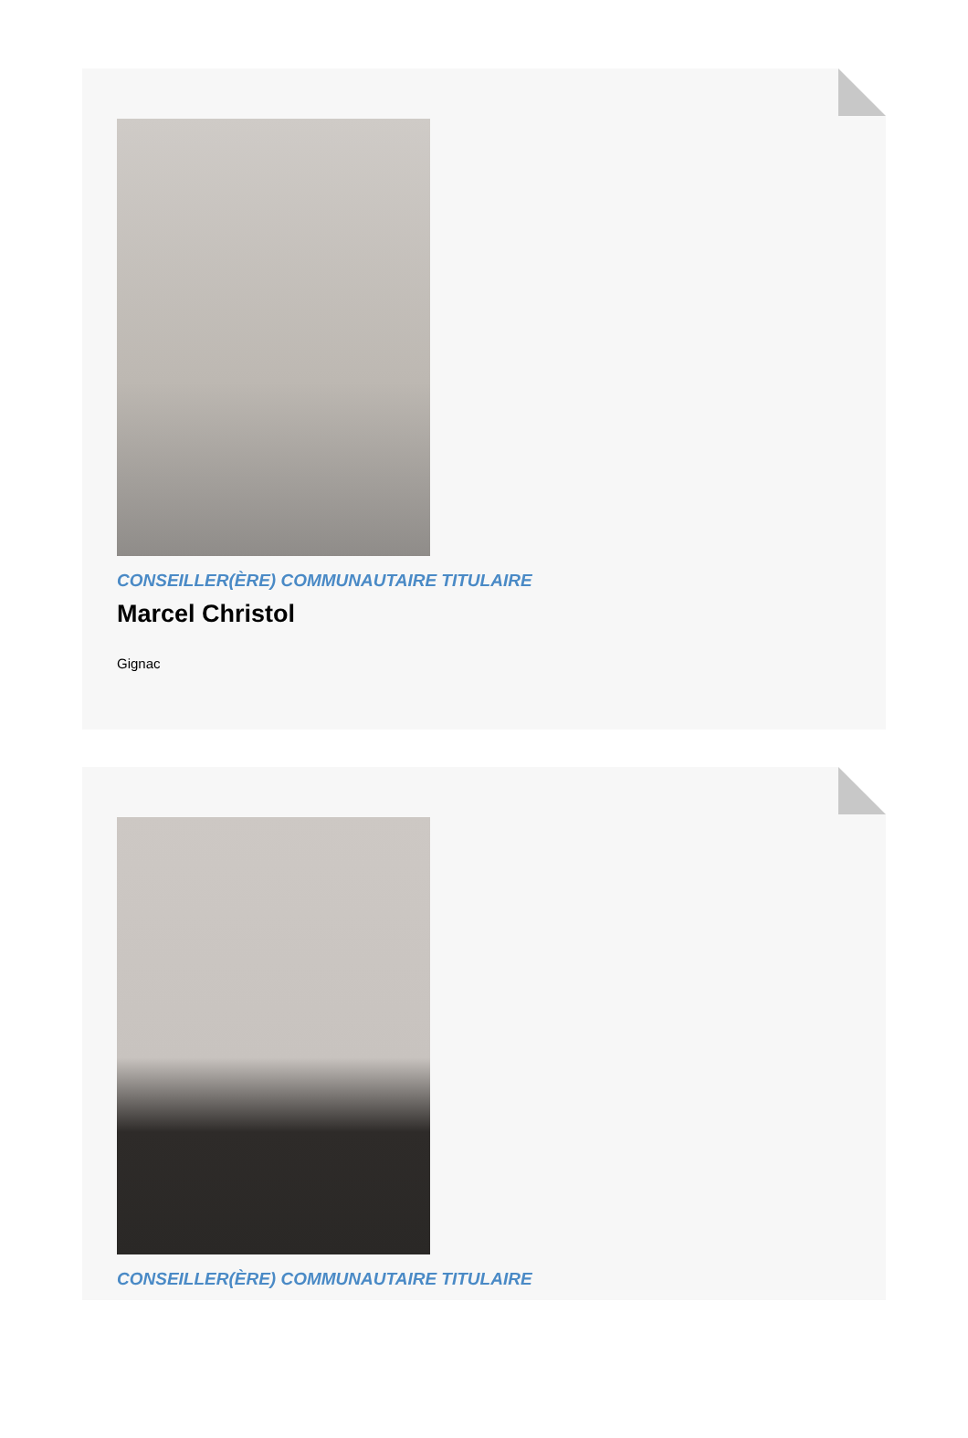CONSEILLER(ÈRE) COMMUNAUTAIRE TITULAIRE
Marcel Christol
Gignac
CONSEILLER(ÈRE) COMMUNAUTAIRE TITULAIRE